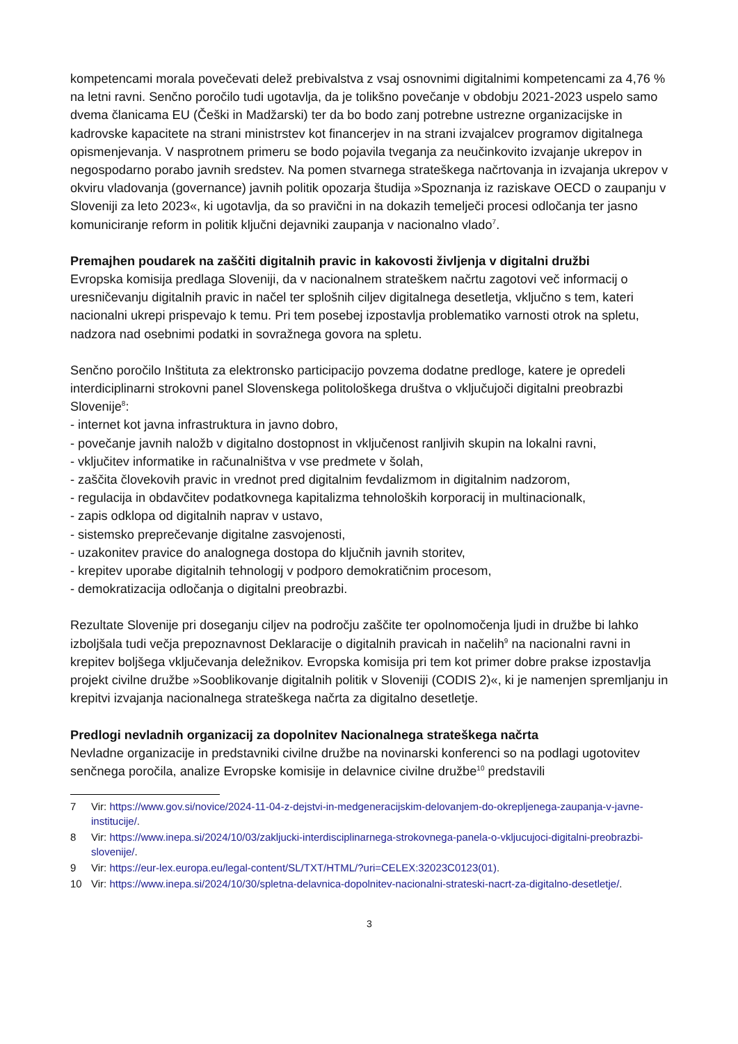kompetencami morala povečevati delež prebivalstva z vsaj osnovnimi digitalnimi kompetencami za 4,76 % na letni ravni. Senčno poročilo tudi ugotavlja, da je tolikšno povečanje v obdobju 2021-2023 uspelo samo dvema članicama EU (Češki in Madžarski) ter da bo bodo zanj potrebne ustrezne organizacijske in kadrovske kapacitete na strani ministrstev kot financerjev in na strani izvajalcev programov digitalnega opismenjevanja. V nasprotnem primeru se bodo pojavila tveganja za neučinkovito izvajanje ukrepov in negospodarno porabo javnih sredstev. Na pomen stvarnega strateškega načrtovanja in izvajanja ukrepov v okviru vladovanja (governance) javnih politik opozarja študija »Spoznanja iz raziskave OECD o zaupanju v Sloveniji za leto 2023«, ki ugotavlja, da so pravični in na dokazih temelječi procesi odločanja ter jasno komuniciranje reform in politik ključni dejavniki zaupanja v nacionalno vlado<sup>7</sup>.
Premajhen poudarek na zaščiti digitalnih pravic in kakovosti življenja v digitalni družbi
Evropska komisija predlaga Sloveniji, da v nacionalnem strateškem načrtu zagotovi več informacij o uresničevanju digitalnih pravic in načel ter splošnih ciljev digitalnega desetletja, vključno s tem, kateri nacionalni ukrepi prispevajo k temu. Pri tem posebej izpostavlja problematiko varnosti otrok na spletu, nadzora nad osebnimi podatki in sovražnega govora na spletu.
Senčno poročilo Inštituta za elektronsko participacijo povzema dodatne predloge, katere je opredeli interdiciplinarni strokovni panel Slovenskega politološkega društva o vključujoči digitalni preobrazbi Slovenije<sup>8</sup>:
- internet kot javna infrastruktura in javno dobro,
- povečanje javnih naložb v digitalno dostopnost in vključenost ranljivih skupin na lokalni ravni,
- vključitev informatike in računalništva v vse predmete v šolah,
- zaščita človekovih pravic in vrednot pred digitalnim fevdalizmom in digitalnim nadzorom,
- regulacija in obdavčitev podatkovnega kapitalizma tehnoloških korporacij in multinacionalk,
- zapis odklopa od digitalnih naprav v ustavo,
- sistemsko preprečevanje digitalne zasvojenosti,
- uzakonitev pravice do analognega dostopa do ključnih javnih storitev,
- krepitev uporabe digitalnih tehnologij v podporo demokratičnim procesom,
- demokratizacija odločanja o digitalni preobrazbi.
Rezultate Slovenije pri doseganju ciljev na področju zaščite ter opolnomočenja ljudi in družbe bi lahko izboljšala tudi večja prepoznavnost Deklaracije o digitalnih pravicah in načelih<sup>9</sup> na nacionalni ravni in krepitev boljšega vključevanja deležnikov. Evropska komisija pri tem kot primer dobre prakse izpostavlja projekt civilne družbe »Sooblikovanje digitalnih politik v Sloveniji (CODIS 2)«, ki je namenjen spremljanju in krepitvi izvajanja nacionalnega strateškega načrta za digitalno desetletje.
Predlogi nevladnih organizacij za dopolnitev Nacionalnega strateškega načrta
Nevladne organizacije in predstavniki civilne družbe na novinarski konferenci so na podlagi ugotovitev senčnega poročila, analize Evropske komisije in delavnice civilne družbe<sup>10</sup> predstavili
7 Vir: https://www.gov.si/novice/2024-11-04-z-dejstvi-in-medgeneracijskim-delovanjem-do-okrepljenega-zaupanja-v-javne-institucije/.
8 Vir: https://www.inepa.si/2024/10/03/zakljucki-interdisciplinarnega-strokovnega-panela-o-vkljucujoci-digitalni-preobrazbi-slovenije/.
9 Vir: https://eur-lex.europa.eu/legal-content/SL/TXT/HTML/?uri=CELEX:32023C0123(01).
10 Vir: https://www.inepa.si/2024/10/30/spletna-delavnica-dopolnitev-nacionalni-strateski-nacrt-za-digitalno-desetletje/.
3